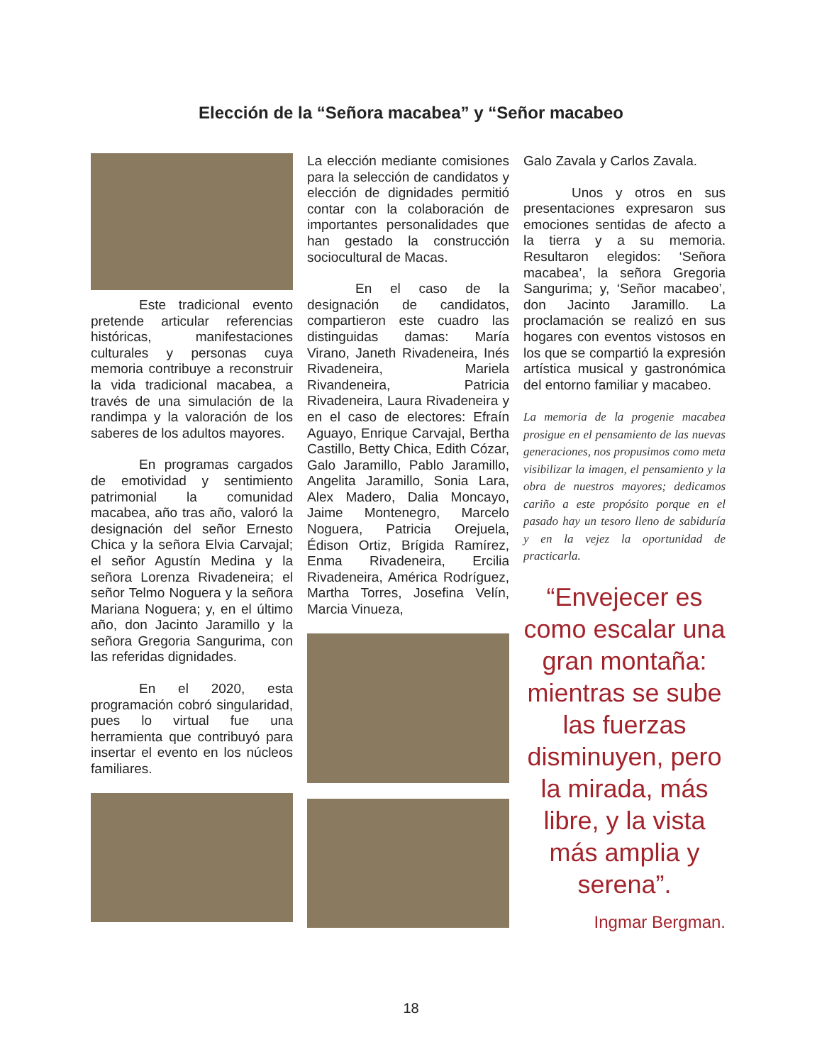Elección de la “Señora macabea” y “Señor macabeo
Este tradicional evento pretende articular referencias históricas, manifestaciones culturales y personas cuya memoria contribuye a reconstruir la vida tradicional macabea, a través de una simulación de la randimpa y la valoración de los saberes de los adultos mayores.
En programas cargados de emotividad y sentimiento patrimonial la comunidad macabea, año tras año, valoró la designación del señor Ernesto Chica y la señora Elvia Carvajal; el señor Agustín Medina y la señora Lorenza Rivadeneira; el señor Telmo Noguera y la señora Mariana Noguera; y, en el último año, don Jacinto Jaramillo y la señora Gregoria Sangurima, con las referidas dignidades.
En el 2020, esta programación cobró singularidad, pues lo virtual fue una herramienta que contribuyó para insertar el evento en los núcleos familiares.
La elección mediante comisiones para la selección de candidatos y elección de dignidades permitió contar con la colaboración de importantes personalidades que han gestado la construcción sociocultural de Macas.
En el caso de la designación de candidatos, compartieron este cuadro las distinguidas damas: María Virano, Janeth Rivadeneira, Inés Rivadeneira, Mariela Rivandeneira, Patricia Rivadeneira, Laura Rivadeneira y en el caso de electores: Efraín Aguayo, Enrique Carvajal, Bertha Castillo, Betty Chica, Edith Cózar, Galo Jaramillo, Pablo Jaramillo, Angelita Jaramillo, Sonia Lara, Alex Madero, Dalia Moncayo, Jaime Montenegro, Marcelo Noguera, Patricia Orejuela, Édison Ortiz, Brígida Ramírez, Enma Rivadeneira, Ercilia Rivadeneira, América Rodríguez, Martha Torres, Josefina Velín, Marcia Vinueza,
Galo Zavala y Carlos Zavala.
Unos y otros en sus presentaciones expresaron sus emociones sentidas de afecto a la tierra y a su memoria. Resultaron elegidos: ‘Señora macabea’, la señora Gregoria Sangurima; y, ‘Señor macabeo’, don Jacinto Jaramillo. La proclamación se realizó en sus hogares con eventos vistosos en los que se compartió la expresión artística musical y gastronómica del entorno familiar y macabeo.
La memoria de la progenie macabea prosigue en el pensamiento de las nuevas generaciones, nos propusimos como meta visibilizar la imagen, el pensamiento y la obra de nuestros mayores; dedicamos cariño a este propósito porque en el pasado hay un tesoro lleno de sabiduría y en la vejez la oportunidad de practicarla.
“Envejecer es como escalar una gran montaña: mientras se sube las fuerzas disminuyen, pero la mirada, más libre, y la vista más amplia y serena”.
Ingmar Bergman.
18